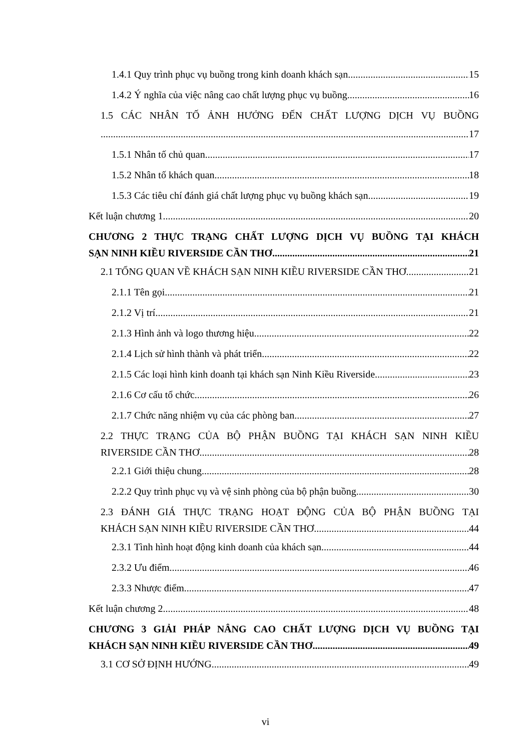1.4.1 Quy trình phục vụ buồng trong kinh doanh khách sạn 15
1.4.2 Ý nghĩa của việc nâng cao chất lượng phục vụ buồng 16
1.5 CÁC NHÂN TỐ ẢNH HƯỞNG ĐẾN CHẤT LƯỢNG DỊCH VỤ BUỒNG
17
1.5.1 Nhân tố chủ quan 17
1.5.2 Nhân tố khách quan 18
1.5.3 Các tiêu chí đánh giá chất lượng phục vụ buồng khách sạn 19
Kết luận chương 1 20
CHƯƠNG 2 THỰC TRẠNG CHẤT LƯỢNG DỊCH VỤ BUỒNG TẠI KHÁCH
SẠN NINH KIỀU RIVERSIDE CẦN THƠ 21
2.1 TỔNG QUAN VỀ KHÁCH SẠN NINH KIỀU RIVERSIDE CẦN THƠ 21
2.1.1 Tên gọi 21
2.1.2 Vị trí 21
2.1.3 Hình ảnh và logo thương hiệu 22
2.1.4 Lịch sử hình thành và phát triển 22
2.1.5 Các loại hình kinh doanh tại khách sạn Ninh Kiều Riverside 23
2.1.6 Cơ cấu tổ chức 26
2.1.7 Chức năng nhiệm vụ của các phòng ban 27
2.2 THỰC TRẠNG CỦA BỘ PHẬN BUỒNG TẠI KHÁCH SẠN NINH KIỀU
RIVERSIDE CẦN THƠ 28
2.2.1 Giới thiệu chung 28
2.2.2 Quy trình phục vụ và vệ sinh phòng của bộ phận buồng 30
2.3 ĐÁNH GIÁ THỰC TRẠNG HOẠT ĐỘNG CỦA BỘ PHẬN BUỒNG TẠI
KHÁCH SẠN NINH KIỀU RIVERSIDE CẦN THƠ 44
2.3.1 Tình hình hoạt động kinh doanh của khách sạn 44
2.3.2 Ưu điểm 46
2.3.3 Nhược điểm 47
Kết luận chương 2 48
CHƯƠNG 3 GIẢI PHÁP NÂNG CAO CHẤT LƯỢNG DỊCH VỤ BUỒNG TẠI
KHÁCH SẠN NINH KIỀU RIVERSIDE CẦN THƠ 49
3.1 CƠ SỞ ĐỊNH HƯỚNG 49
vi